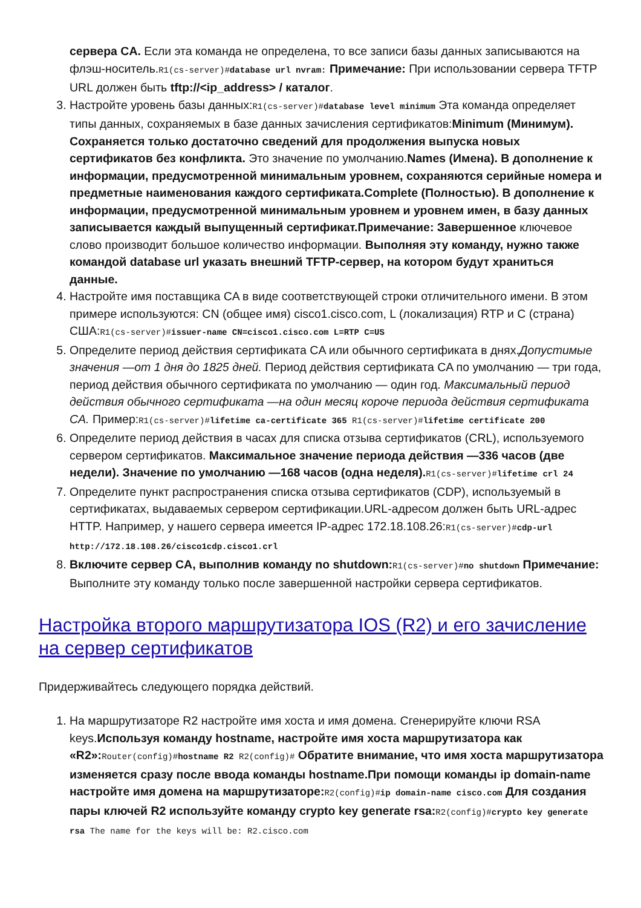сервера CA. Если эта команда не определена, то все записи базы данных записываются на флэш-носитель.R1(cs-server)#database url nvram: Примечание: При использовании сервера TFTP URL должен быть tftp://<ip_address> / каталог.
3. Настройте уровень базы данных:R1(cs-server)#database level minimum Эта команда определяет типы данных, сохраняемых в базе данных зачисления сертификатов:Minimum (Минимум). Сохраняется только достаточно сведений для продолжения выпуска новых сертификатов без конфликта. Это значение по умолчанию.Names (Имена). В дополнение к информации, предусмотренной минимальным уровнем, сохраняются серийные номера и предметные наименования каждого сертификата.Complete (Полностью). В дополнение к информации, предусмотренной минимальным уровнем и уровнем имен, в базу данных записывается каждый выпущенный сертификат.Примечание: Завершенное ключевое слово производит большое количество информации. Выполняя эту команду, нужно также командой database url указать внешний TFTP-сервер, на котором будут храниться данные.
4. Настройте имя поставщика CA в виде соответствующей строки отличительного имени. В этом примере используются: CN (общее имя) cisco1.cisco.com, L (локализация) RTP и C (страна) США:R1(cs-server)#issuer-name CN=cisco1.cisco.com L=RTP C=US
5. Определите период действия сертификата CA или обычного сертификата в днях.Допустимые значения —от 1 дня до 1825 дней. Период действия сертификата CA по умолчанию — три года, период действия обычного сертификата по умолчанию — один год. Максимальный период действия обычного сертификата —на один месяц короче периода действия сертификата CA. Пример:R1(cs-server)#lifetime ca-certificate 365 R1(cs-server)#lifetime certificate 200
6. Определите период действия в часах для списка отзыва сертификатов (CRL), используемого сервером сертификатов. Максимальное значение периода действия —336 часов (две недели). Значение по умолчанию —168 часов (одна неделя). R1(cs-server)#lifetime crl 24
7. Определите пункт распространения списка отзыва сертификатов (CDP), используемый в сертификатах, выдаваемых сервером сертификации.URL-адресом должен быть URL-адрес HTTP. Например, у нашего сервера имеется IP-адрес 172.18.108.26:R1(cs-server)#cdp-url http://172.18.108.26/cisco1cdp.cisco1.crl
8. Включите сервер CA, выполнив команду no shutdown: R1(cs-server)#no shutdown Примечание: Выполните эту команду только после завершенной настройки сервера сертификатов.
Настройка второго маршрутизатора IOS (R2) и его зачисление на сервер сертификатов
Придерживайтесь следующего порядка действий.
1. На маршрутизаторе R2 настройте имя хоста и имя домена. Сгенерируйте ключи RSA keys.Используя команду hostname, настройте имя хоста маршрутизатора как «R2»: Router(config)#hostname R2 R2(config)# Обратите внимание, что имя хоста маршрутизатора изменяется сразу после ввода команды hostname.При помощи команды ip domain-name настройте имя домена на маршрутизаторе: R2(config)#ip domain-name cisco.com Для создания пары ключей R2 используйте команду crypto key generate rsa: R2(config)#crypto key generate rsa The name for the keys will be: R2.cisco.com